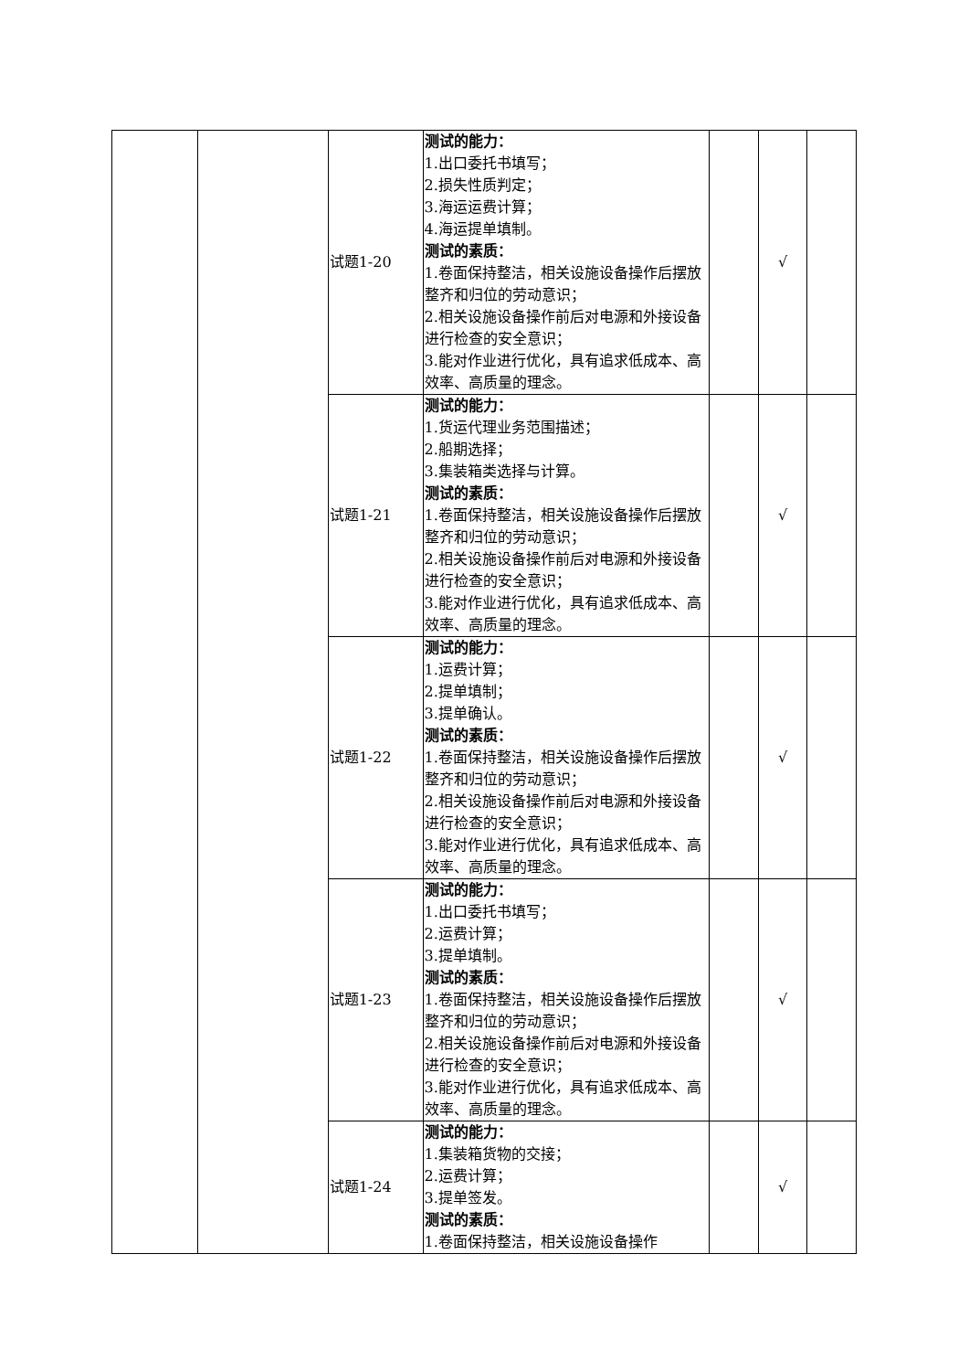| | | 试题1-20 | 测试的能力： 1.出口委托书填写； 2.损失性质判定； 3.海运运费计算； 4.海运提单填制。 测试的素质： 1.卷面保持整洁，相关设施设备操作后摆放整齐和归位的劳动意识； 2.相关设施设备操作前后对电源和外接设备进行检查的安全意识； 3.能对作业进行优化，具有追求低成本、高效率、高质量的理念。 | | √ | |
| | | 试题1-21 | 测试的能力： 1.货运代理业务范围描述； 2.船期选择； 3.集装箱类选择与计算。 测试的素质： 1.卷面保持整洁，相关设施设备操作后摆放整齐和归位的劳动意识； 2.相关设施设备操作前后对电源和外接设备进行检查的安全意识； 3.能对作业进行优化，具有追求低成本、高效率、高质量的理念。 | | √ | |
| | | 试题1-22 | 测试的能力： 1.运费计算； 2.提单填制； 3.提单确认。 测试的素质： 1.卷面保持整洁，相关设施设备操作后摆放整齐和归位的劳动意识； 2.相关设施设备操作前后对电源和外接设备进行检查的安全意识； 3.能对作业进行优化，具有追求低成本、高效率、高质量的理念。 | | √ | |
| | | 试题1-23 | 测试的能力： 1.出口委托书填写； 2.运费计算； 3.提单填制。 测试的素质： 1.卷面保持整洁，相关设施设备操作后摆放整齐和归位的劳动意识； 2.相关设施设备操作前后对电源和外接设备进行检查的安全意识； 3.能对作业进行优化，具有追求低成本、高效率、高质量的理念。 | | √ | |
| | | 试题1-24 | 测试的能力： 1.集装箱货物的交接； 2.运费计算； 3.提单签发。 测试的素质： 1.卷面保持整洁，相关设施设备操作 | | √ | |